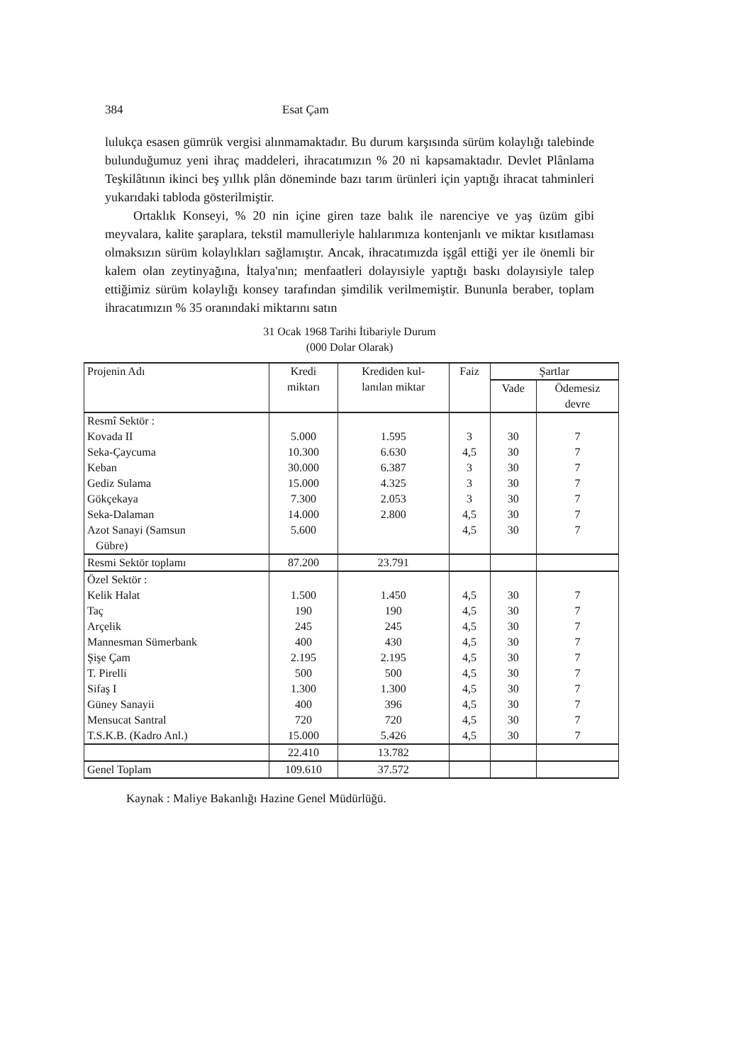384 Esat Çam
lulukça esasen gümrük vergisi alınmamaktadır. Bu durum karşısında sürüm kolaylığı talebinde bulunduğumuz yeni ihraç maddeleri, ihracatımızın % 20 ni kapsamaktadır. Devlet Plânlama Teşkilâtının ikinci beş yıllık plân döneminde bazı tarım ürünleri için yaptığı ihracat tahminleri yukarıdaki tabloda gösterilmiştir.
Ortaklık Konseyi, % 20 nin içine giren taze balık ile narenciye ve yaş üzüm gibi meyvalara, kalite şaraplara, tekstil mamulleriyle halılarımıza kontenjanlı ve miktar kısıtlaması olmaksızın sürüm kolaylıkları sağlamıştır. Ancak, ihracatımızda işgâl ettiği yer ile önemli bir kalem olan zeytinyağına, İtalya'nın; menfaatleri dolayısiyle yaptığı baskı dolayısiyle talep ettiğimiz sürüm kolaylığı konsey tarafından şimdilik verilmemiştir. Bununla beraber, toplam ihracatımızın % 35 oranındaki miktarını satın
31 Ocak 1968 Tarihi İtibariyle Durum
(000 Dolar Olarak)
| Projenin Adı | Kredi miktarı | Krediden kul- lanılan miktar | Faiz | Şartlar | |
| --- | --- | --- | --- | --- | --- |
| | | | | Vade | Ödemesiz devre |
| Resmî Sektör : | | | | | |
| Kovada II | 5.000 | 1.595 | 3 | 30 | 7 |
| Seka-Çaycuma | 10.300 | 6.630 | 4,5 | 30 | 7 |
| Keban | 30.000 | 6.387 | 3 | 30 | 7 |
| Gediz Sulama | 15.000 | 4.325 | 3 | 30 | 7 |
| Gökçekaya | 7.300 | 2.053 | 3 | 30 | 7 |
| Seka-Dalaman | 14.000 | 2.800 | 4,5 | 30 | 7 |
| Azot Sanayi (Samsun Gübre) | 5.600 | | 4,5 | 30 | 7 |
| Resmi Sektör toplamı | 87.200 | 23.791 | | | |
| Özel Sektör : | | | | | |
| Kelik Halat | 1.500 | 1.450 | 4,5 | 30 | 7 |
| Taç | 190 | 190 | 4,5 | 30 | 7 |
| Arçelik | 245 | 245 | 4,5 | 30 | 7 |
| Mannesman Sümerbank | 400 | 430 | 4,5 | 30 | 7 |
| Şişe Çam | 2.195 | 2.195 | 4,5 | 30 | 7 |
| T. Pirelli | 500 | 500 | 4,5 | 30 | 7 |
| Sifaş I | 1.300 | 1.300 | 4,5 | 30 | 7 |
| Güney Sanayii | 400 | 396 | 4,5 | 30 | 7 |
| Mensucat Santral | 720 | 720 | 4,5 | 30 | 7 |
| T.S.K.B. (Kadro Anl.) | 15.000 | 5.426 | 4,5 | 30 | 7 |
| | 22.410 | 13.782 | | | |
| Genel Toplam | 109.610 | 37.572 | | | |
Kaynak : Maliye Bakanlığı Hazine Genel Müdürlüğü.